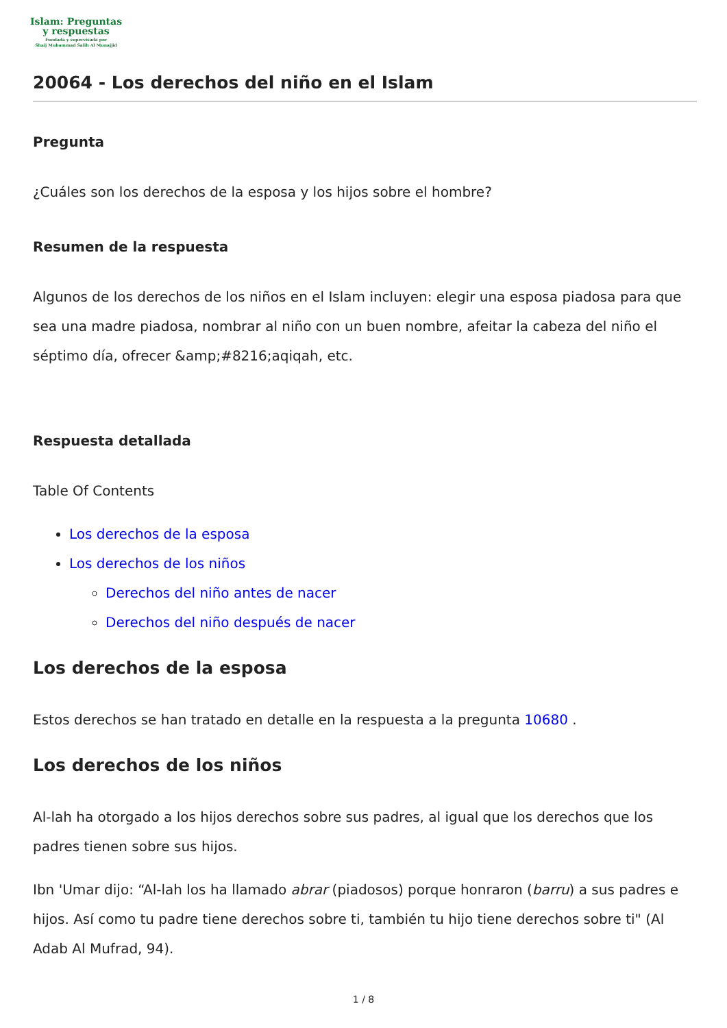Islam: Preguntas
y respuestas
Fundada y supervisada por
Shaij Muhammad Salih Al Munajjid
20064 - Los derechos del niño en el Islam
Pregunta
¿Cuáles son los derechos de la esposa y los hijos sobre el hombre?
Resumen de la respuesta
Algunos de los derechos de los niños en el Islam incluyen: elegir una esposa piadosa para que sea una madre piadosa, nombrar al niño con un buen nombre, afeitar la cabeza del niño el séptimo día, ofrecer &amp;#8216;aqiqah, etc.
Respuesta detallada
Table Of Contents
Los derechos de la esposa
Los derechos de los niños
Derechos del niño antes de nacer
Derechos del niño después de nacer
Los derechos de la esposa
Estos derechos se han tratado en detalle en la respuesta a la pregunta 10680 .
Los derechos de los niños
Al-lah ha otorgado a los hijos derechos sobre sus padres, al igual que los derechos que los padres tienen sobre sus hijos.
Ibn 'Umar dijo: “Al-lah los ha llamado abrar (piadosos) porque honraron (barru) a sus padres e hijos. Así como tu padre tiene derechos sobre ti, también tu hijo tiene derechos sobre ti" (Al Adab Al Mufrad, 94).
1 / 8